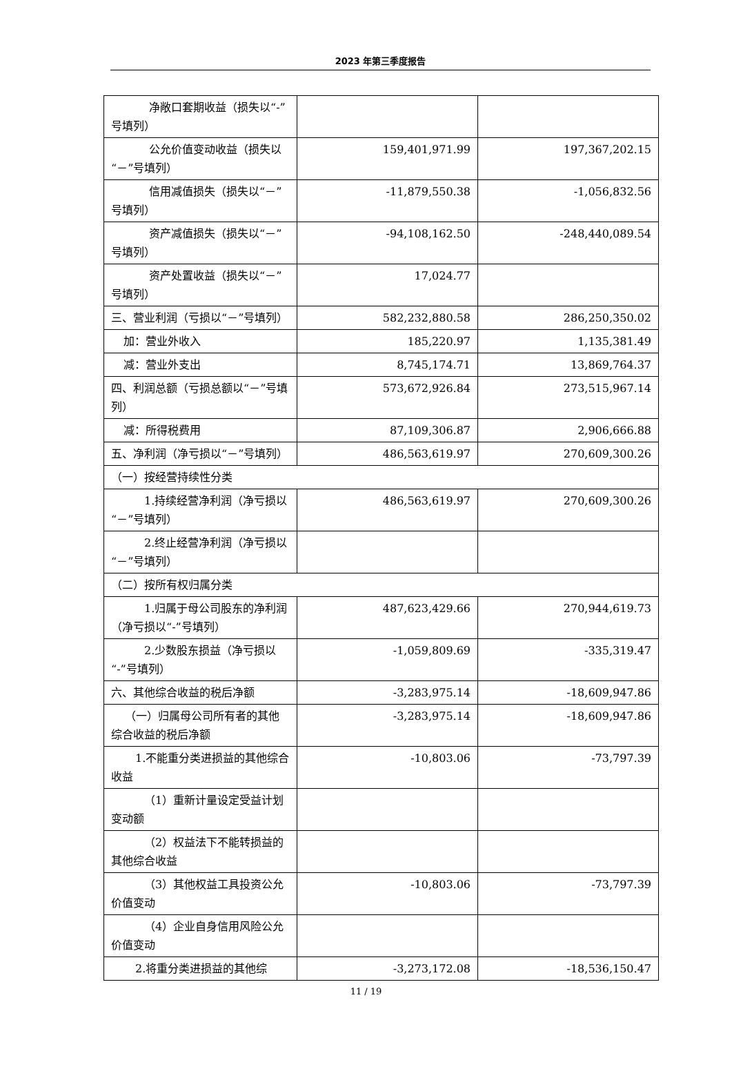2023 年第三季度报告
| 净敞口套期收益（损失以“-”号填列） | | |
| 公允价值变动收益（损失以“－”号填列） | 159,401,971.99 | 197,367,202.15 |
| 信用减值损失（损失以“－”号填列） | -11,879,550.38 | -1,056,832.56 |
| 资产减值损失（损失以“－”号填列） | -94,108,162.50 | -248,440,089.54 |
| 资产处置收益（损失以“－”号填列） | 17,024.77 | |
| 三、营业利润（亏损以“－”号填列） | 582,232,880.58 | 286,250,350.02 |
| 加：营业外收入 | 185,220.97 | 1,135,381.49 |
| 减：营业外支出 | 8,745,174.71 | 13,869,764.37 |
| 四、利润总额（亏损总额以“－”号填列） | 573,672,926.84 | 273,515,967.14 |
| 减：所得税费用 | 87,109,306.87 | 2,906,666.88 |
| 五、净利润（净亏损以“－”号填列） | 486,563,619.97 | 270,609,300.26 |
| （一）按经营持续性分类 | | |
| 1.持续经营净利润（净亏损以“－”号填列） | 486,563,619.97 | 270,609,300.26 |
| 2.终止经营净利润（净亏损以“－”号填列） | | |
| （二）按所有权归属分类 | | |
| 1.归属于母公司股东的净利润（净亏损以“-”号填列） | 487,623,429.66 | 270,944,619.73 |
| 2.少数股东损益（净亏损以“-”号填列） | -1,059,809.69 | -335,319.47 |
| 六、其他综合收益的税后净额 | -3,283,975.14 | -18,609,947.86 |
| （一）归属母公司所有者的其他综合收益的税后净额 | -3,283,975.14 | -18,609,947.86 |
| 1.不能重分类进损益的其他综合收益 | -10,803.06 | -73,797.39 |
| （1）重新计量设定受益计划变动额 | | |
| （2）权益法下不能转损益的其他综合收益 | | |
| （3）其他权益工具投资公允价值变动 | -10,803.06 | -73,797.39 |
| （4）企业自身信用风险公允价值变动 | | |
| 2.将重分类进损益的其他综 | -3,273,172.08 | -18,536,150.47 |
11 / 19